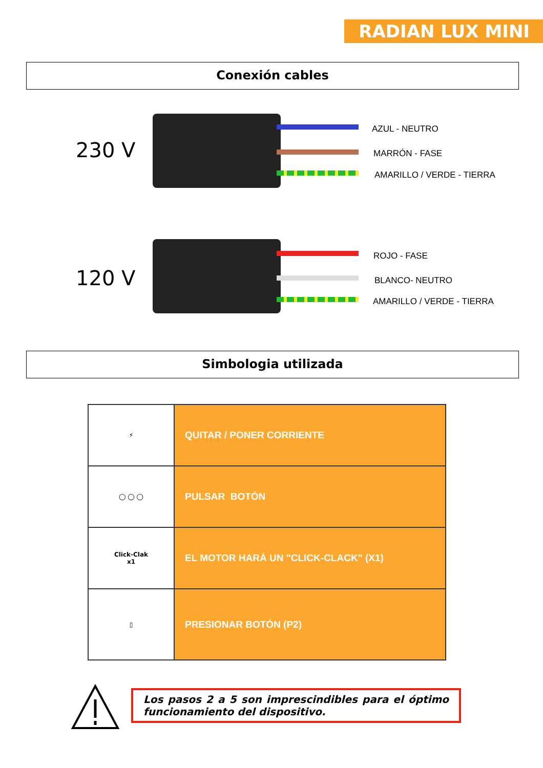RADIAN LUX MINI
Conexión cables
230 V
AZUL - NEUTRO
MARRÓN - FASE
AMARILLO / VERDE - TIERRA
120 V
ROJO - FASE
BLANCO- NEUTRO
AMARILLO / VERDE - TIERRA
Simbologia utilizada
| ⚡ | QUITAR / PONER CORRIENTE |
| ◯ ◯ ◯ | PULSAR BOTÓN |
| Click-Clak x1 | EL MOTOR HARÁ UN "CLICK-CLACK" (X1) |
| ▯ | PRESIONAR BOTÓN (P2) |
Los pasos 2 a 5 son imprescindibles para el óptimo funcionamiento del dispositivo.